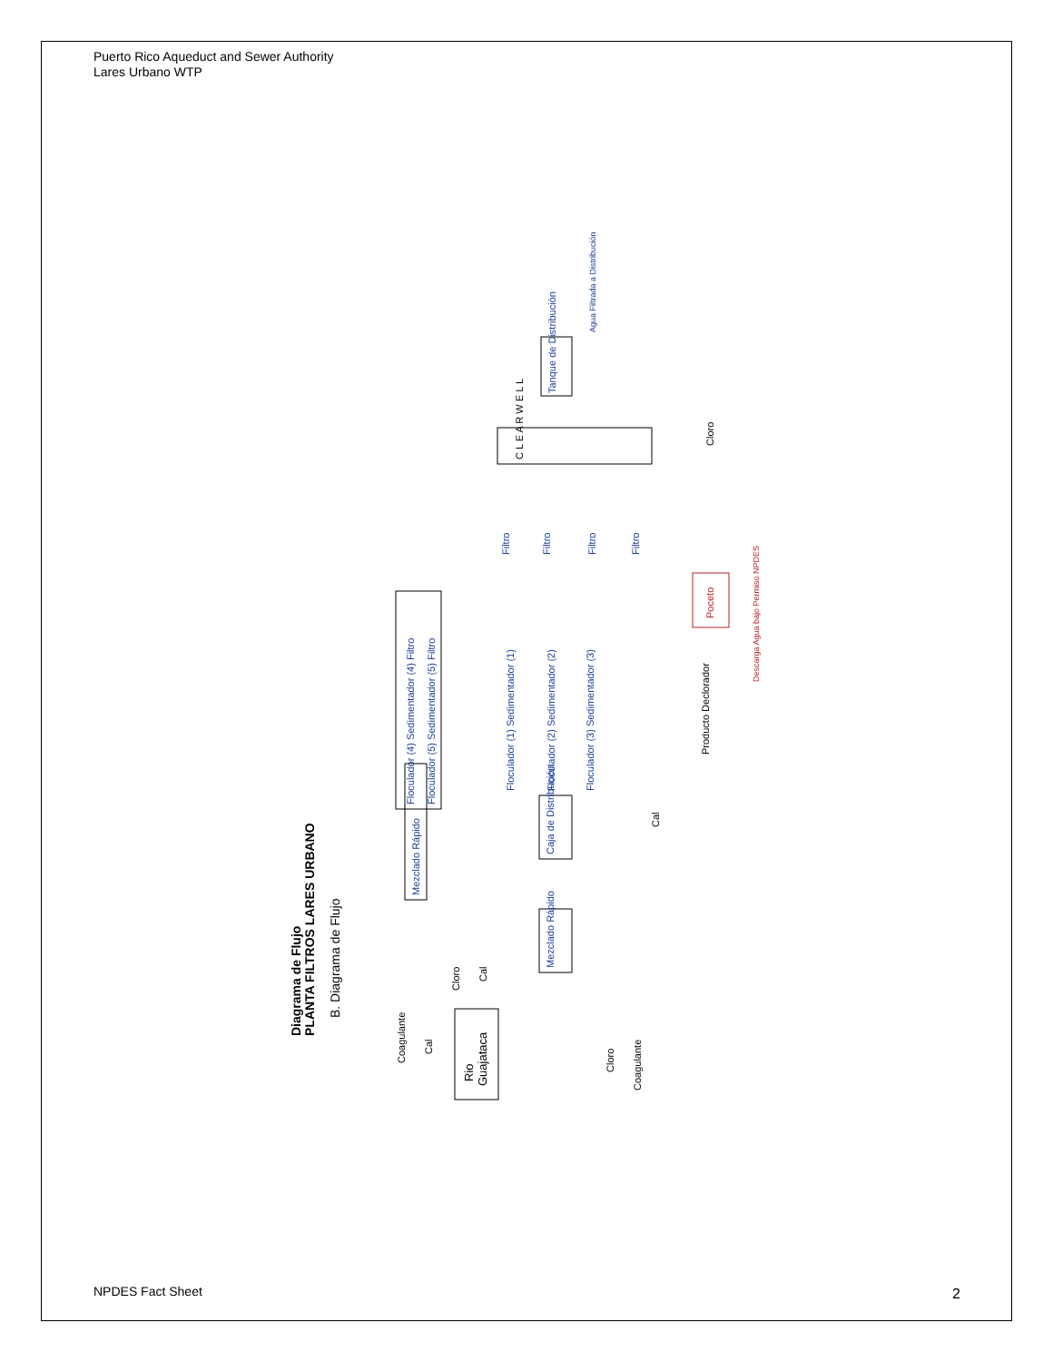Puerto Rico Aqueduct and Sewer Authority
Lares Urbano WTP
Diagrama de Flujo
PLANTA FILTROS LARES URBANO
B. Diagrama de Flujo
Rio
Guajataca
Mezclado Rápido
Mezclado Rápido
Caja de Distribución
Floculador (4) Sedimentador (4) Filtro
Floculador (5) Sedimentador (5) Filtro
Floculador (1) Sedimentador (1)
Floculador (2) Sedimentador (2)
Floculador (3) Sedimentador (3)
Filtro
Filtro
Filtro
Filtro
C L E A R W E L L
Tanque de Distribución
Agua Filtrada a Distribución
Poceto
Descarga Agua bajo Permiso NPDES
Producto Declorador
Coagulante
Cal
Cloro
Cal
Cloro
Coagulante
Cal
Cloro
NPDES Fact Sheet 2